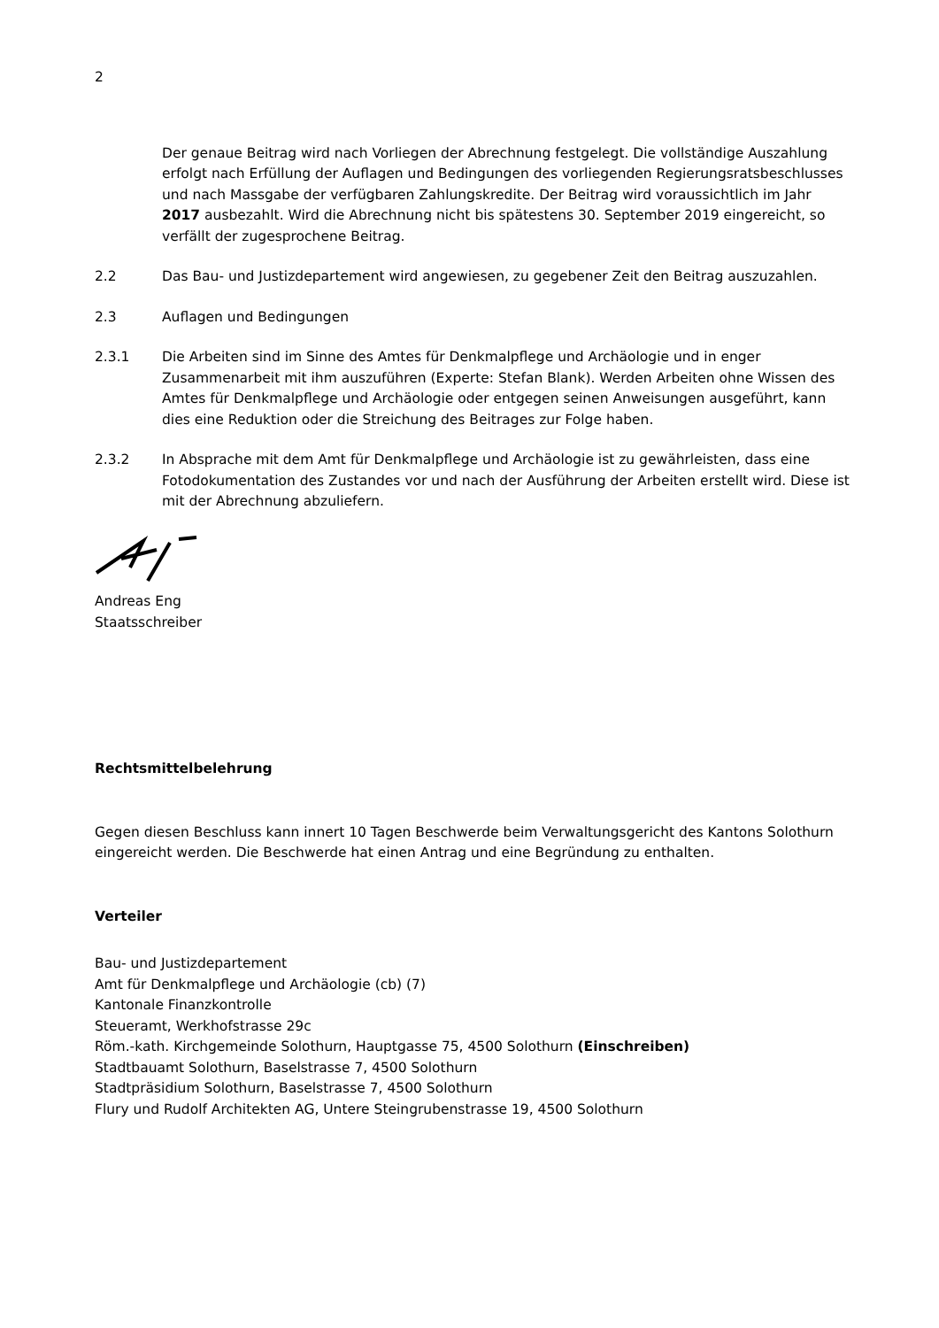2
Der genaue Beitrag wird nach Vorliegen der Abrechnung festgelegt. Die vollständige Auszahlung erfolgt nach Erfüllung der Auflagen und Bedingungen des vorliegenden Regierungsratsbeschlusses und nach Massgabe der verfügbaren Zahlungskredite. Der Beitrag wird voraussichtlich im Jahr 2017 ausbezahlt. Wird die Abrechnung nicht bis spätestens 30. September 2019 eingereicht, so verfällt der zugesprochene Beitrag.
2.2 Das Bau- und Justizdepartement wird angewiesen, zu gegebener Zeit den Beitrag auszuzahlen.
2.3 Auflagen und Bedingungen
2.3.1 Die Arbeiten sind im Sinne des Amtes für Denkmalpflege und Archäologie und in enger Zusammenarbeit mit ihm auszuführen (Experte: Stefan Blank). Werden Arbeiten ohne Wissen des Amtes für Denkmalpflege und Archäologie oder entgegen seinen Anweisungen ausgeführt, kann dies eine Reduktion oder die Streichung des Beitrages zur Folge haben.
2.3.2 In Absprache mit dem Amt für Denkmalpflege und Archäologie ist zu gewährleisten, dass eine Fotodokumentation des Zustandes vor und nach der Ausführung der Arbeiten erstellt wird. Diese ist mit der Abrechnung abzuliefern.
Andreas Eng
Staatsschreiber
Rechtsmittelbelehrung
Gegen diesen Beschluss kann innert 10 Tagen Beschwerde beim Verwaltungsgericht des Kantons Solothurn eingereicht werden. Die Beschwerde hat einen Antrag und eine Begründung zu enthalten.
Verteiler
Bau- und Justizdepartement
Amt für Denkmalpflege und Archäologie (cb) (7)
Kantonale Finanzkontrolle
Steueramt, Werkhofstrasse 29c
Röm.-kath. Kirchgemeinde Solothurn, Hauptgasse 75, 4500 Solothurn (Einschreiben)
Stadtbauamt Solothurn, Baselstrasse 7, 4500 Solothurn
Stadtpräsidium Solothurn, Baselstrasse 7, 4500 Solothurn
Flury und Rudolf Architekten AG, Untere Steingrubenstrasse 19, 4500 Solothurn